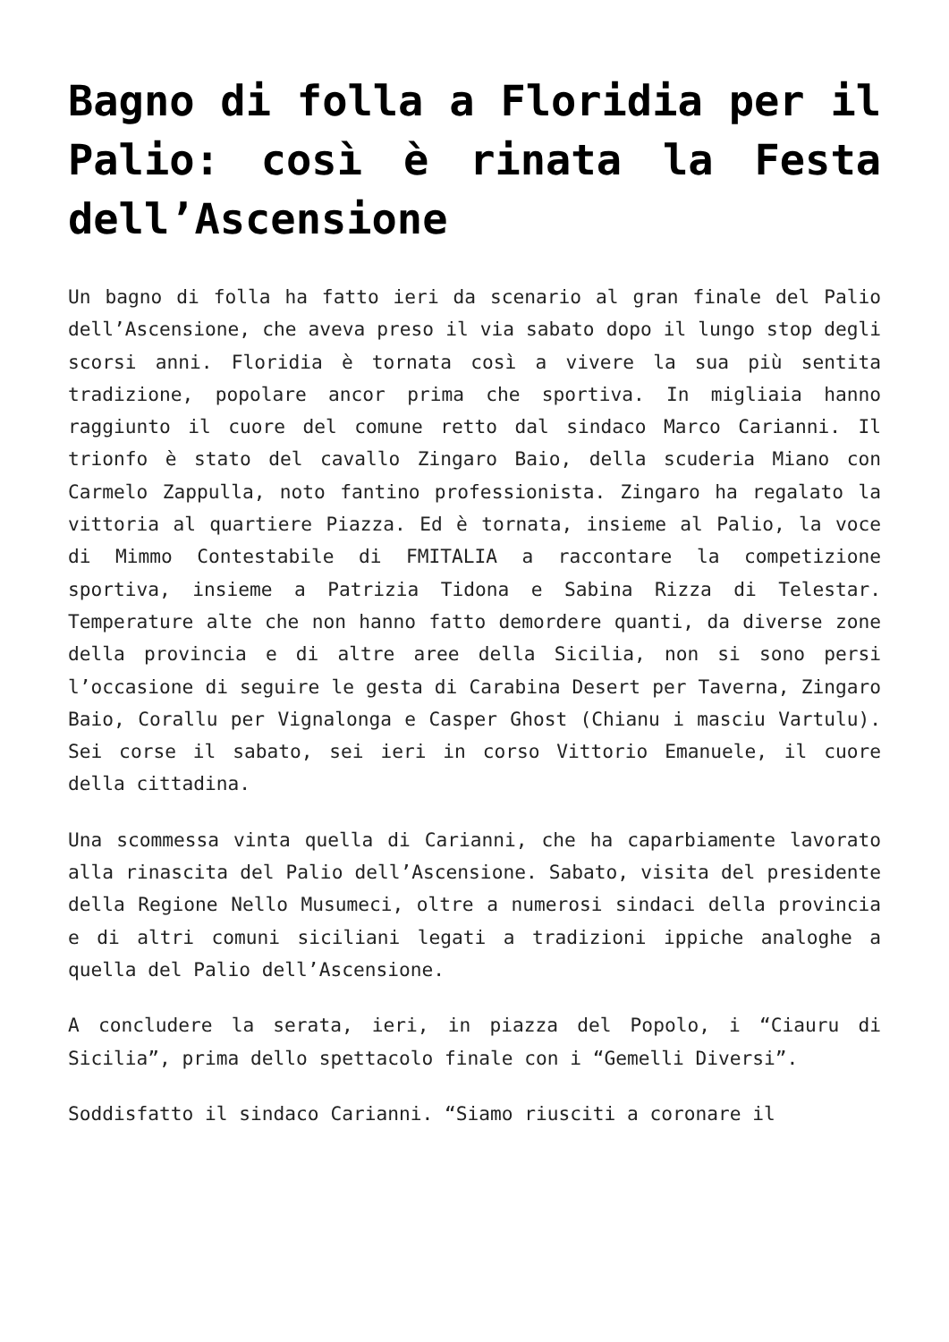Bagno di folla a Floridia per il Palio: così è rinata la Festa dell’Ascensione
Un bagno di folla ha fatto ieri da scenario al gran finale del Palio dell’Ascensione, che aveva preso il via sabato dopo il lungo stop degli scorsi anni. Floridia è tornata così a vivere la sua più sentita tradizione, popolare ancor prima che sportiva. In migliaia hanno raggiunto il cuore del comune retto dal sindaco Marco Carianni. Il trionfo è stato del cavallo Zingaro Baio, della scuderia Miano con Carmelo Zappulla, noto fantino professionista. Zingaro ha regalato la vittoria al quartiere Piazza. Ed è tornata, insieme al Palio, la voce di Mimmo Contestabile di FMITALIA a raccontare la competizione sportiva, insieme a Patrizia Tidona e Sabina Rizza di Telestar. Temperature alte che non hanno fatto demordere quanti, da diverse zone della provincia e di altre aree della Sicilia, non si sono persi l’occasione di seguire le gesta di Carabina Desert per Taverna, Zingaro Baio, Corallu per Vignalonga e Casper Ghost (Chianu i masciu Vartulu). Sei corse il sabato, sei ieri in corso Vittorio Emanuele, il cuore della cittadina.
Una scommessa vinta quella di Carianni, che ha caparbiamente lavorato alla rinascita del Palio dell’Ascensione. Sabato, visita del presidente della Regione Nello Musumeci, oltre a numerosi sindaci della provincia e di altri comuni siciliani legati a tradizioni ippiche analoghe a quella del Palio dell’Ascensione.
A concludere la serata, ieri, in piazza del Popolo, i “Ciauru di Sicilia”, prima dello spettacolo finale con i “Gemelli Diversi”.
Soddisfatto il sindaco Carianni. “Siamo riusciti a coronare il